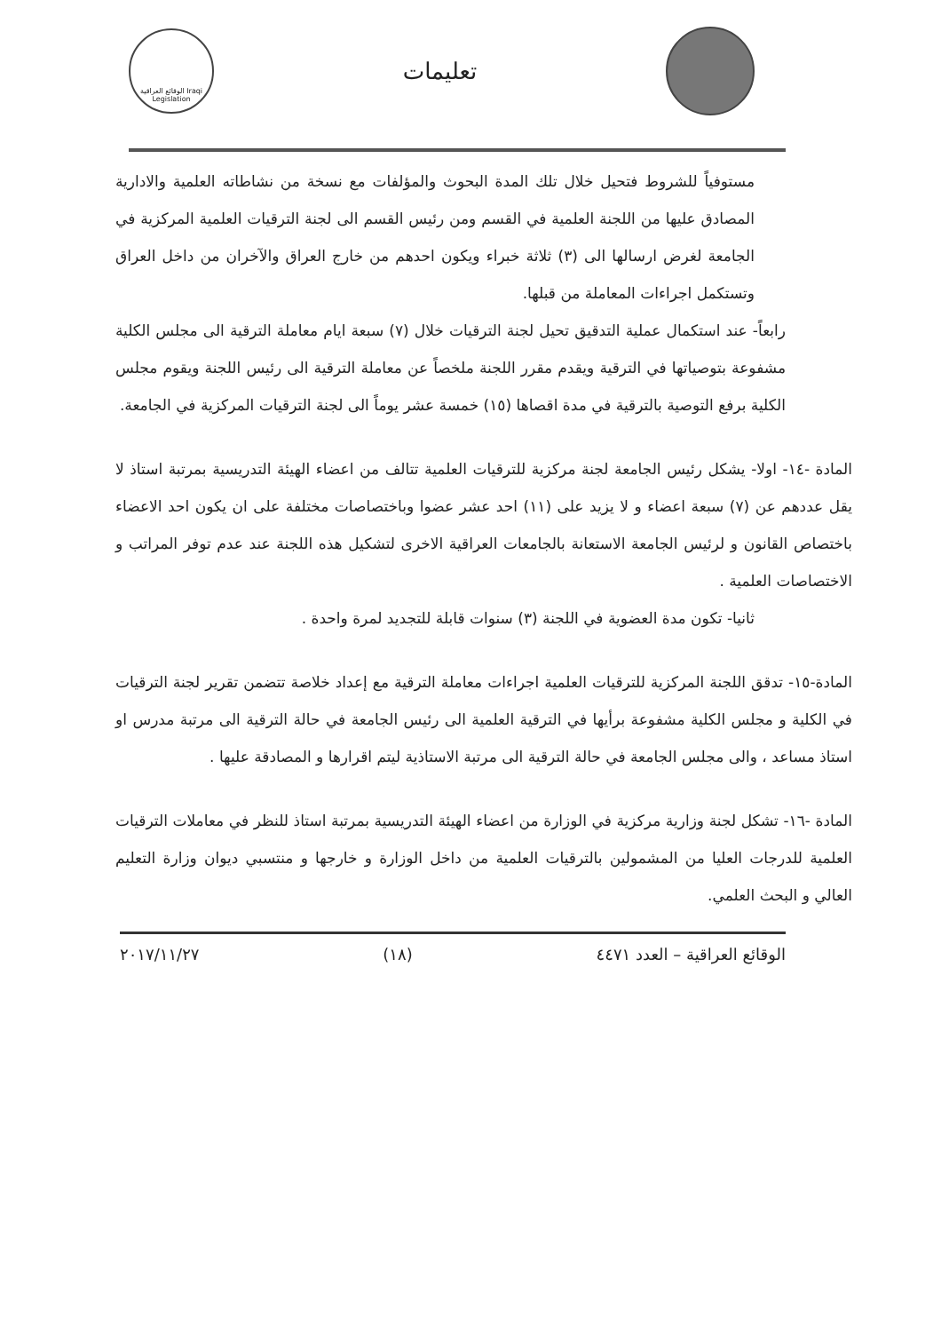تعليمات
الوقائع العراقية Iraqi Legislation
مستوفياً للشروط فتحيل خلال تلك المدة البحوث والمؤلفات مع نسخة من نشاطاته العلمية والادارية المصادق عليها من اللجنة العلمية في القسم ومن رئيس القسم الى لجنة الترقيات العلمية المركزية في الجامعة لغرض ارسالها الى (٣) ثلاثة خبراء ويكون احدهم من خارج العراق والآخران من داخل العراق وتستكمل اجراءات المعاملة من قبلها.
رابعاً- عند استكمال عملية التدقيق تحيل لجنة الترقيات خلال (٧) سبعة ايام معاملة الترقية الى مجلس الكلية مشفوعة بتوصياتها في الترقية ويقدم مقرر اللجنة ملخصاً عن معاملة الترقية الى رئيس اللجنة ويقوم مجلس الكلية برفع التوصية بالترقية في مدة اقصاها (١٥) خمسة عشر يوماً الى لجنة الترقيات المركزية في الجامعة.
المادة -١٤- اولا- يشكل رئيس الجامعة لجنة مركزية للترقيات العلمية تتالف من اعضاء الهيئة التدريسية بمرتبة استاذ لا يقل عددهم عن (٧) سبعة اعضاء و لا يزيد على (١١) احد عشر عضوا وباختصاصات مختلفة على ان يكون احد الاعضاء باختصاص القانون و لرئيس الجامعة الاستعانة بالجامعات العراقية الاخرى لتشكيل هذه اللجنة عند عدم توفر المراتب و الاختصاصات العلمية .
ثانيا- تكون مدة العضوية في اللجنة (٣) سنوات قابلة للتجديد لمرة واحدة .
المادة-١٥- تدقق اللجنة المركزية للترقيات العلمية اجراءات معاملة الترقية مع إعداد خلاصة تتضمن تقرير لجنة الترقيات في الكلية و مجلس الكلية مشفوعة برأيها في الترقية العلمية الى رئيس الجامعة في حالة الترقية الى مرتبة مدرس او استاذ مساعد ، والى مجلس الجامعة في حالة الترقية الى مرتبة الاستاذية ليتم اقرارها و المصادقة عليها .
المادة -١٦- تشكل لجنة وزارية مركزية في الوزارة من اعضاء الهيئة التدريسية بمرتبة استاذ للنظر في معاملات الترقيات العلمية للدرجات العليا من المشمولين بالترقيات العلمية من داخل الوزارة و خارجها و منتسبي ديوان وزارة التعليم العالي و البحث العلمي.
الوقائع العراقية – العدد ٤٤٧١ (١٨) ٢٠١٧/١١/٢٧